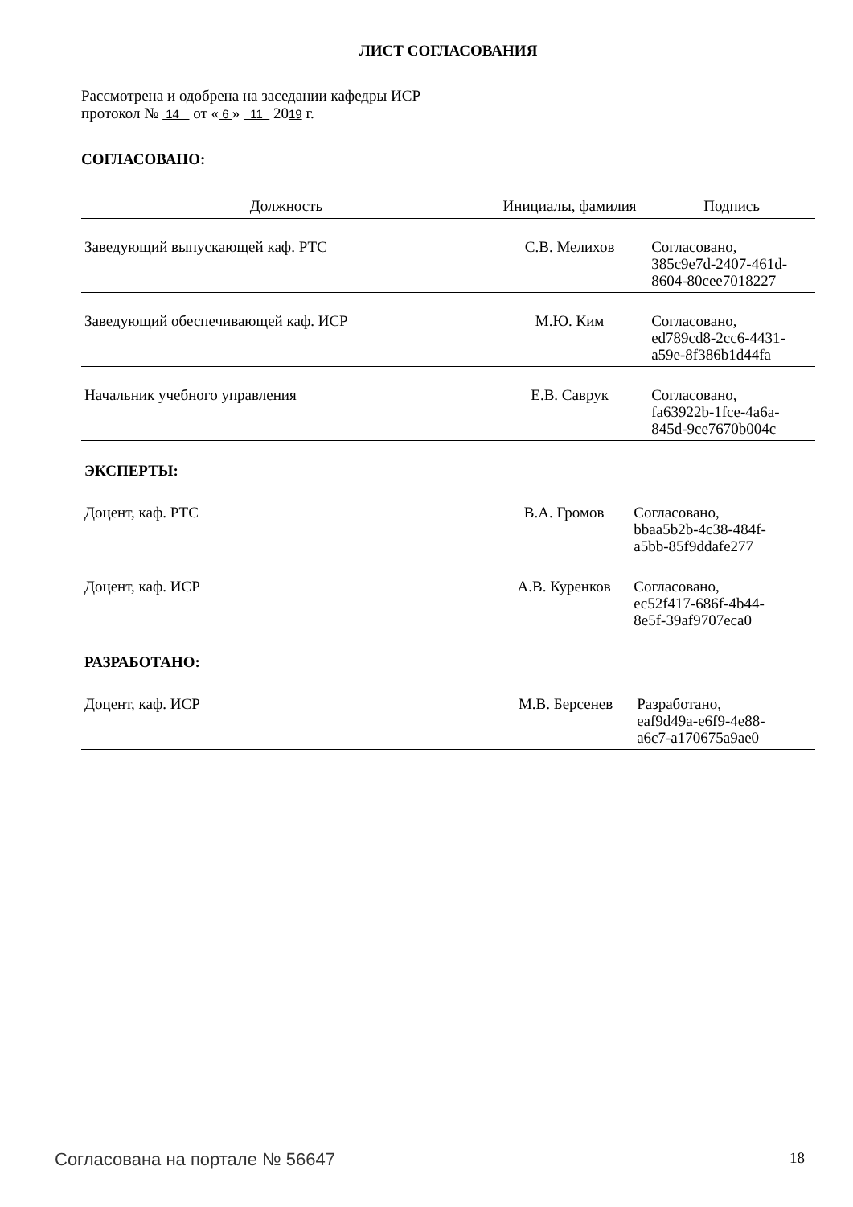ЛИСТ СОГЛАСОВАНИЯ
Рассмотрена и одобрена на заседании кафедры ИСР
протокол № 14 от « 6 » 11 2019 г.
СОГЛАСОВАНО:
| Должность | Инициалы, фамилия | Подпись |
| --- | --- | --- |
| Заведующий выпускающей каф. РТС | С.В. Мелихов | Согласовано, 385c9e7d-2407-461d- 8604-80cee7018227 |
| Заведующий обеспечивающей каф. ИСР | М.Ю. Ким | Согласовано, ed789cd8-2cc6-4431- a59e-8f386b1d44fa |
| Начальник учебного управления | Е.В. Саврук | Согласовано, fa63922b-1fce-4a6a- 845d-9ce7670b004c |
ЭКСПЕРТЫ:
| Доцент, каф. РТС | В.А. Громов | Согласовано, bbaa5b2b-4c38-484f- a5bb-85f9ddafe277 |
| Доцент, каф. ИСР | А.В. Куренков | Согласовано, ec52f417-686f-4b44- 8e5f-39af9707eca0 |
РАЗРАБОТАНО:
| Доцент, каф. ИСР | М.В. Берсенев | Разработано, eaf9d49a-e6f9-4e88- a6c7-a170675a9ae0 |
Согласована на портале № 56647 18